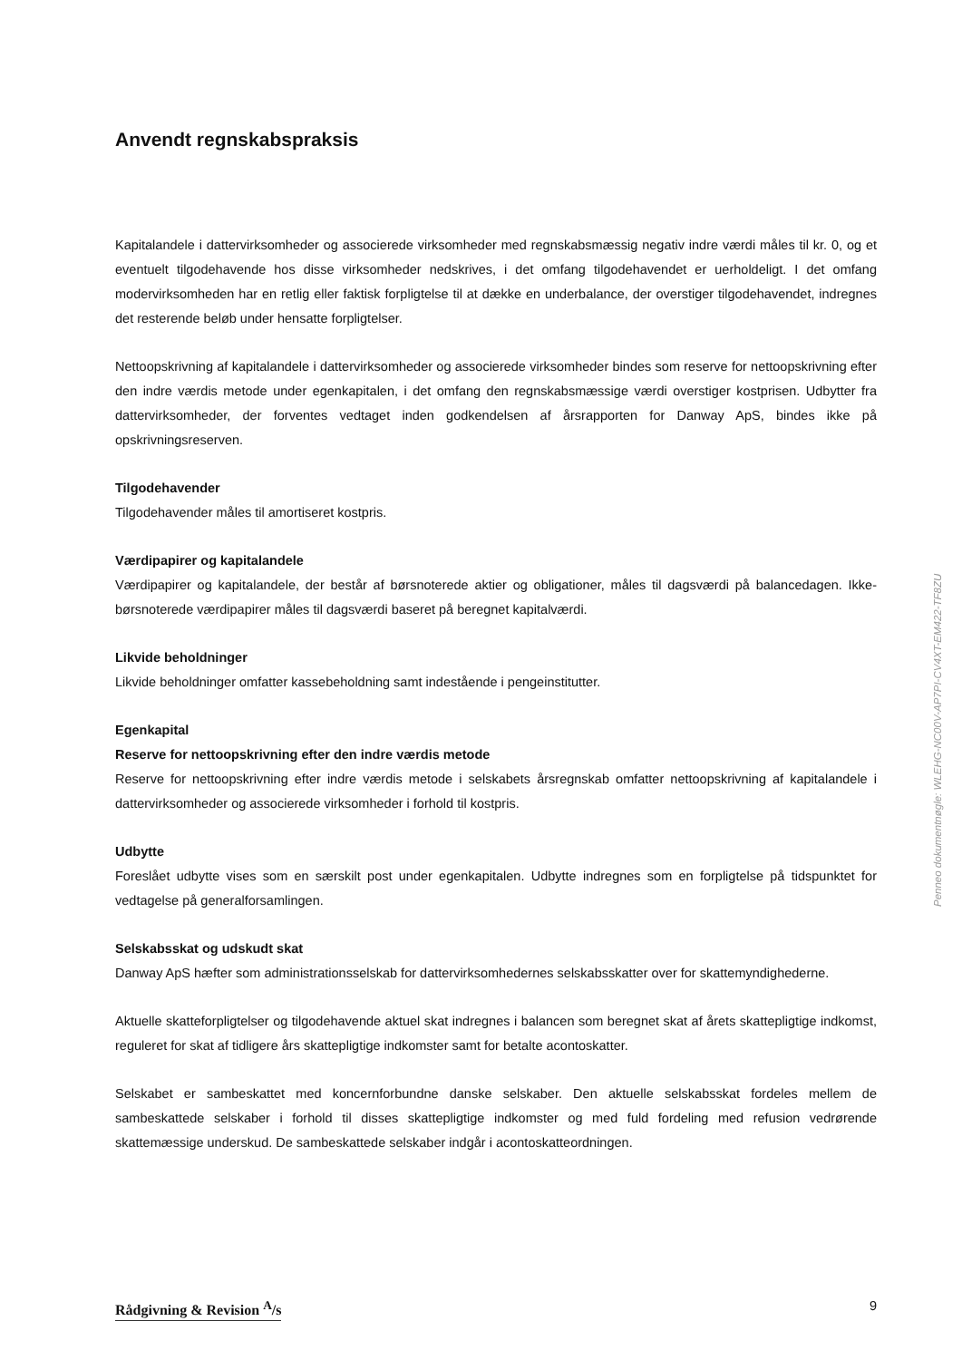Anvendt regnskabspraksis
Kapitalandele i dattervirksomheder og associerede virksomheder med regnskabsmæssig negativ indre værdi måles til kr. 0, og et eventuelt tilgodehavende hos disse virksomheder nedskrives, i det omfang tilgodehavendet er uerholdeligt. I det omfang modervirksomheden har en retlig eller faktisk forpligtelse til at dække en underbalance, der overstiger tilgodehavendet, indregnes det resterende beløb under hensatte forpligtelser.
Nettoopskrivning af kapitalandele i dattervirksomheder og associerede virksomheder bindes som reserve for nettoopskrivning efter den indre værdis metode under egenkapitalen, i det omfang den regnskabsmæssige værdi overstiger kostprisen. Udbytter fra dattervirksomheder, der forventes vedtaget inden godkendelsen af årsrapporten for Danway ApS, bindes ikke på opskrivningsreserven.
Tilgodehavender
Tilgodehavender måles til amortiseret kostpris.
Værdipapirer og kapitalandele
Værdipapirer og kapitalandele, der består af børsnoterede aktier og obligationer, måles til dagsværdi på balancedagen. Ikke-børsnoterede værdipapirer måles til dagsværdi baseret på beregnet kapitalværdi.
Likvide beholdninger
Likvide beholdninger omfatter kassebeholdning samt indestående i pengeinstitutter.
Egenkapital
Reserve for nettoopskrivning efter den indre værdis metode
Reserve for nettoopskrivning efter indre værdis metode i selskabets årsregnskab omfatter nettoopskrivning af kapitalandele i dattervirksomheder og associerede virksomheder i forhold til kostpris.
Udbytte
Foreslået udbytte vises som en særskilt post under egenkapitalen. Udbytte indregnes som en forpligtelse på tidspunktet for vedtagelse på generalforsamlingen.
Selskabsskat og udskudt skat
Danway ApS hæfter som administrationsselskab for dattervirksomhedernes selskabsskatter over for skattemyndighederne.
Aktuelle skatteforpligtelser og tilgodehavende aktuel skat indregnes i balancen som beregnet skat af årets skattepligtige indkomst, reguleret for skat af tidligere års skattepligtige indkomster samt for betalte acontoskatter.
Selskabet er sambeskattet med koncernforbundne danske selskaber. Den aktuelle selskabsskat fordeles mellem de sambeskattede selskaber i forhold til disses skattepligtige indkomster og med fuld fordeling med refusion vedrørende skattemæssige underskud. De sambeskattede selskaber indgår i acontoskatteordningen.
Penneo dokumentnøgle: WLEHG-NC00V-AP7PI-CV4XT-EM422-TF8ZU
Rådgivning & Revision <sup>A</sup>/s 9